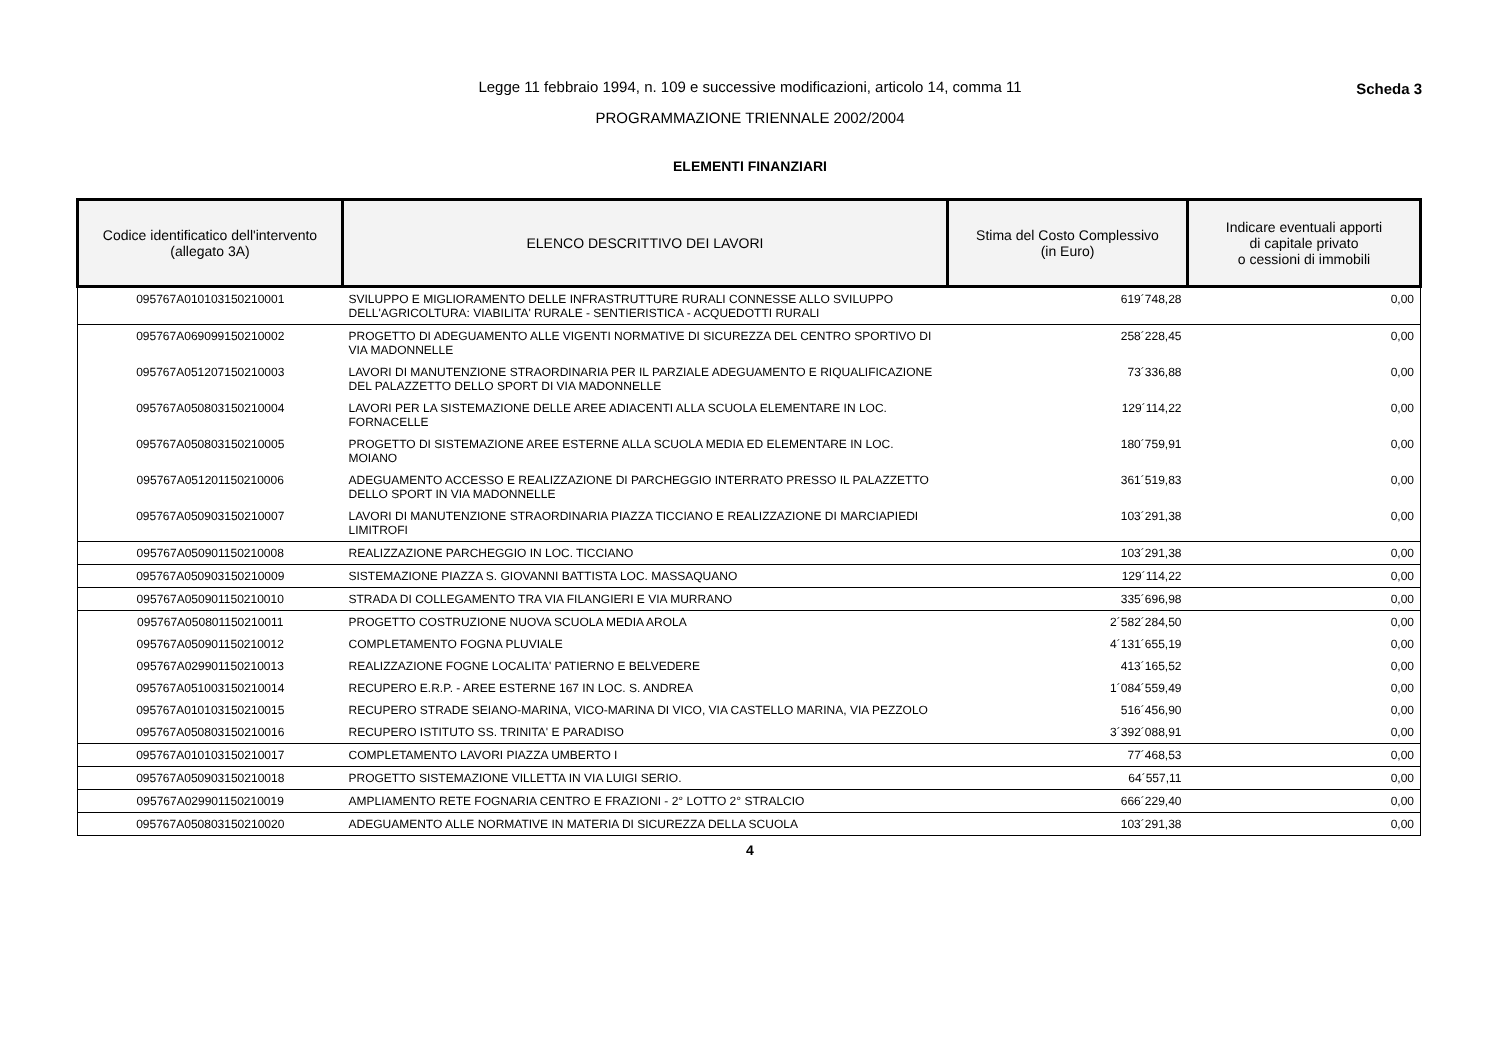Legge 11 febbraio 1994, n. 109 e successive modificazioni, articolo 14, comma 11
PROGRAMMAZIONE TRIENNALE 2002/2004
Scheda 3
ELEMENTI FINANZIARI
| Codice identificatico dell'intervento (allegato 3A) | ELENCO DESCRITTIVO DEI LAVORI | Stima del Costo Complessivo (in Euro) | Indicare eventuali apporti di capitale privato o cessioni di immobili |
| --- | --- | --- | --- |
| 095767A010103150210001 | SVILUPPO E MIGLIORAMENTO DELLE INFRASTRUTTURE RURALI CONNESSE ALLO SVILUPPO DELL'AGRICOLTURA: VIABILITA' RURALE - SENTIERISTICA - ACQUEDOTTI RURALI | 619´748,28 | 0,00 |
| 095767A069099150210002 | PROGETTO DI ADEGUAMENTO ALLE VIGENTI NORMATIVE DI SICUREZZA DEL CENTRO SPORTIVO DI VIA MADONNELLE | 258´228,45 | 0,00 |
| 095767A051207150210003 | LAVORI DI MANUTENZIONE STRAORDINARIA PER IL PARZIALE ADEGUAMENTO E RIQUALIFICAZIONE DEL PALAZZETTO DELLO SPORT DI VIA MADONNELLE | 73´336,88 | 0,00 |
| 095767A050803150210004 | LAVORI PER LA SISTEMAZIONE DELLE AREE ADIACENTI ALLA SCUOLA ELEMENTARE IN LOC. FORNACELLE | 129´114,22 | 0,00 |
| 095767A050803150210005 | PROGETTO DI SISTEMAZIONE AREE ESTERNE ALLA SCUOLA MEDIA ED ELEMENTARE IN LOC. MOIANO | 180´759,91 | 0,00 |
| 095767A051201150210006 | ADEGUAMENTO ACCESSO E REALIZZAZIONE DI PARCHEGGIO INTERRATO PRESSO IL PALAZZETTO DELLO SPORT IN VIA MADONNELLE | 361´519,83 | 0,00 |
| 095767A050903150210007 | LAVORI DI MANUTENZIONE STRAORDINARIA PIAZZA TICCIANO E REALIZZAZIONE DI MARCIAPIEDI LIMITROFI | 103´291,38 | 0,00 |
| 095767A050901150210008 | REALIZZAZIONE PARCHEGGIO IN LOC. TICCIANO | 103´291,38 | 0,00 |
| 095767A050903150210009 | SISTEMAZIONE PIAZZA S. GIOVANNI BATTISTA LOC. MASSAQUANO | 129´114,22 | 0,00 |
| 095767A050901150210010 | STRADA DI COLLEGAMENTO TRA VIA FILANGIERI E VIA MURRANO | 335´696,98 | 0,00 |
| 095767A050801150210011 | PROGETTO COSTRUZIONE NUOVA SCUOLA MEDIA AROLA | 2´582´284,50 | 0,00 |
| 095767A050901150210012 | COMPLETAMENTO FOGNA PLUVIALE | 4´131´655,19 | 0,00 |
| 095767A029901150210013 | REALIZZAZIONE FOGNE LOCALITA' PATIERNO E BELVEDERE | 413´165,52 | 0,00 |
| 095767A051003150210014 | RECUPERO E.R.P. - AREE ESTERNE 167 IN LOC. S. ANDREA | 1´084´559,49 | 0,00 |
| 095767A010103150210015 | RECUPERO STRADE SEIANO-MARINA, VICO-MARINA DI VICO, VIA CASTELLO MARINA, VIA PEZZOLO | 516´456,90 | 0,00 |
| 095767A050803150210016 | RECUPERO ISTITUTO SS. TRINITA' E PARADISO | 3´392´088,91 | 0,00 |
| 095767A010103150210017 | COMPLETAMENTO LAVORI PIAZZA UMBERTO I | 77´468,53 | 0,00 |
| 095767A050903150210018 | PROGETTO SISTEMAZIONE VILLETTA IN VIA LUIGI SERIO. | 64´557,11 | 0,00 |
| 095767A029901150210019 | AMPLIAMENTO RETE FOGNARIA CENTRO E FRAZIONI - 2° LOTTO 2° STRALCIO | 666´229,40 | 0,00 |
| 095767A050803150210020 | ADEGUAMENTO ALLE NORMATIVE IN MATERIA DI SICUREZZA DELLA SCUOLA | 103´291,38 | 0,00 |
4